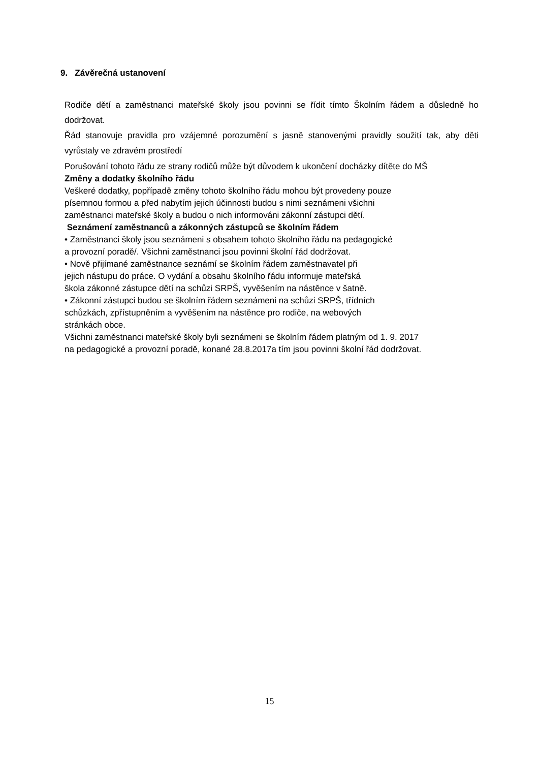9. Závěrečná ustanovení
Rodiče dětí a zaměstnanci mateřské školy jsou povinni se řídit tímto Školním řádem a důsledně ho dodržovat.
Řád stanovuje pravidla pro vzájemné porozumění s jasně stanovenými pravidly soužití tak, aby děti vyrůstaly ve zdravém prostředí
Porušování tohoto řádu ze strany rodičů může být důvodem k ukončení docházky dítěte do MŠ
Změny a dodatky školního řádu
Veškeré dodatky, popřípadě změny tohoto školního řádu mohou být provedeny pouze
písemnou formou a před nabytím jejich účinnosti budou s nimi seznámeni všichni
zaměstnanci mateřské školy a budou o nich informováni zákonní zástupci dětí.
Seznámení zaměstnanců a zákonných zástupců se školním řádem
• Zaměstnanci školy jsou seznámeni s obsahem tohoto školního řádu na pedagogické
a provozní poradě/. Všichni zaměstnanci jsou povinni školní řád dodržovat.
• Nově přijímané zaměstnance seznámí se školním řádem zaměstnavatel při
jejich nástupu do práce. O vydání a obsahu školního řádu informuje mateřská
škola zákonné zástupce dětí na schůzi SRPŠ, vyvěšením na nástěnce v šatně.
• Zákonní zástupci budou se školním řádem seznámeni na schůzi SRPŠ, třídních
schůzkách, zpřístupněním a vyvěšením na nástěnce pro rodiče, na webových
stránkách obce.
Všichni zaměstnanci mateřské školy byli seznámeni se školním řádem platným od 1. 9. 2017
na pedagogické a provozní poradě, konané 28.8.2017a tím jsou povinni školní řád dodržovat.
15